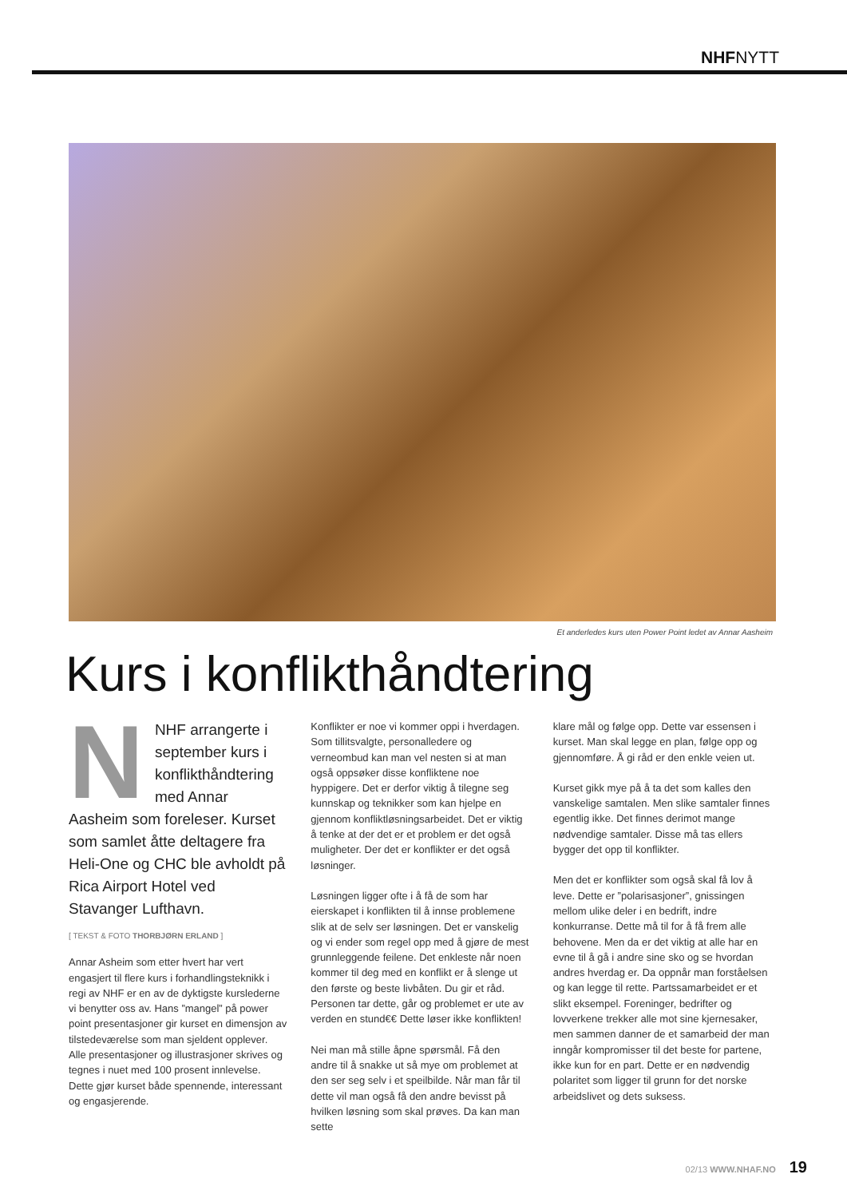NHFNYTT
Et anderledes kurs uten Power Point ledet av Annar Aasheim
Kurs i konflikthåndtering
NNHF arrangerte i september kurs i konflikthåndtering med Annar Aasheim som foreleser. Kurset som samlet åtte deltagere fra Heli-One og CHC ble avholdt på Rica Airport Hotel ved Stavanger Lufthavn.
[ TEKST & FOTO THORBJØRN ERLAND ]
Annar Asheim som etter hvert har vert engasjert til flere kurs i forhandlingsteknikk i regi av NHF er en av de dyktigste kurslederne vi benytter oss av. Hans ”mangel” på power point presentasjoner gir kurset en dimensjon av tilstedeværelse som man sjeldent opplever. Alle presentasjoner og illustrasjoner skrives og tegnes i nuet med 100 prosent innlevelse. Dette gjør kurset både spennende, interessant og engasjerende.
Konflikter er noe vi kommer oppi i hverdagen. Som tillitsvalgte, personalledere og verneombud kan man vel nesten si at man også oppsøker disse konfliktene noe hyppigere. Det er derfor viktig å tilegne seg kunnskap og teknikker som kan hjelpe en gjennom konfliktløsningsarbeidet. Det er viktig å tenke at der det er et problem er det også muligheter. Der det er konflikter er det også løsninger.
Løsningen ligger ofte i å få de som har eierskapet i konflikten til å innse problemene slik at de selv ser løsningen. Det er vanskelig og vi ender som regel opp med å gjøre de mest grunnleggende feilene. Det enkleste når noen kommer til deg med en konflikt er å slenge ut den første og beste livbåten. Du gir et råd. Personen tar dette, går og problemet er ute av verden en stund€€ Dette løser ikke konflikten!
Nei man må stille åpne spørsmål. Få den andre til å snakke ut så mye om problemet at den ser seg selv i et speilbilde. Når man får til dette vil man også få den andre bevisst på hvilken løsning som skal prøves. Da kan man sette
klare mål og følge opp. Dette var essensen i kurset. Man skal legge en plan, følge opp og gjennomføre. Å gi råd er den enkle veien ut.
Kurset gikk mye på å ta det som kalles den vanskelige samtalen. Men slike samtaler finnes egentlig ikke. Det finnes derimot mange nødvendige samtaler. Disse må tas ellers bygger det opp til konflikter.
Men det er konflikter som også skal få lov å leve. Dette er ”polarisasjoner”, gnissingen mellom ulike deler i en bedrift, indre konkurranse. Dette må til for å få frem alle behovene. Men da er det viktig at alle har en evne til å gå i andre sine sko og se hvordan andres hverdag er. Da oppnår man forståelsen og kan legge til rette. Partssamarbeidet er et slikt eksempel. Foreninger, bedrifter og lovverkene trekker alle mot sine kjernesaker, men sammen danner de et samarbeid der man inngår kompromisser til det beste for partene, ikke kun for en part. Dette er en nødvendig polaritet som ligger til grunn for det norske arbeidslivet og dets suksess.
02/13 WWW.NHAF.NO 19